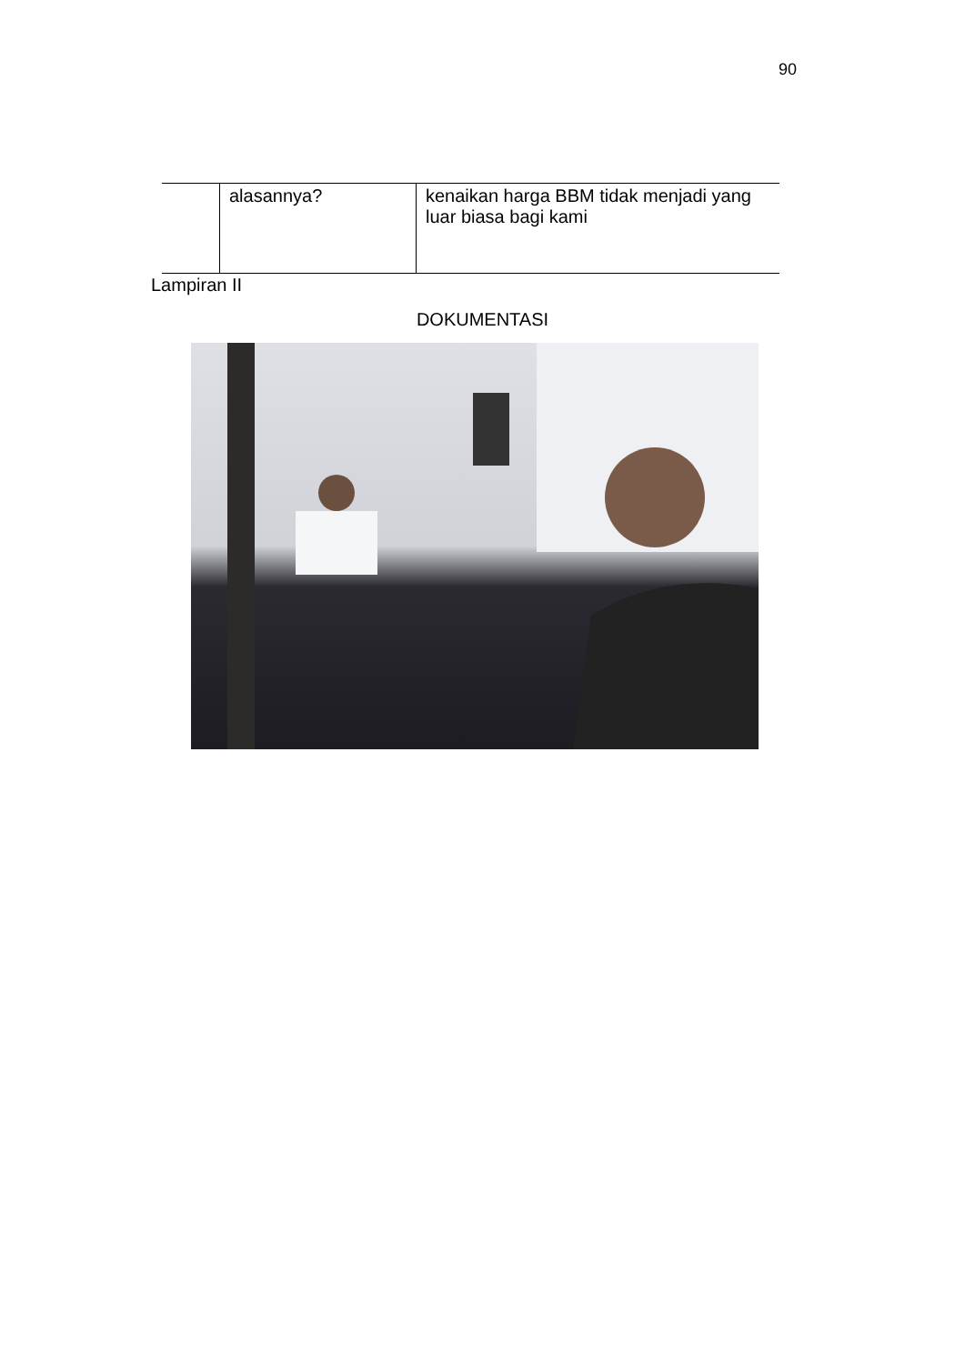90
| | alasannya? | kenaikan harga BBM tidak menjadi yang luar biasa bagi kami |
Lampiran II
DOKUMENTASI